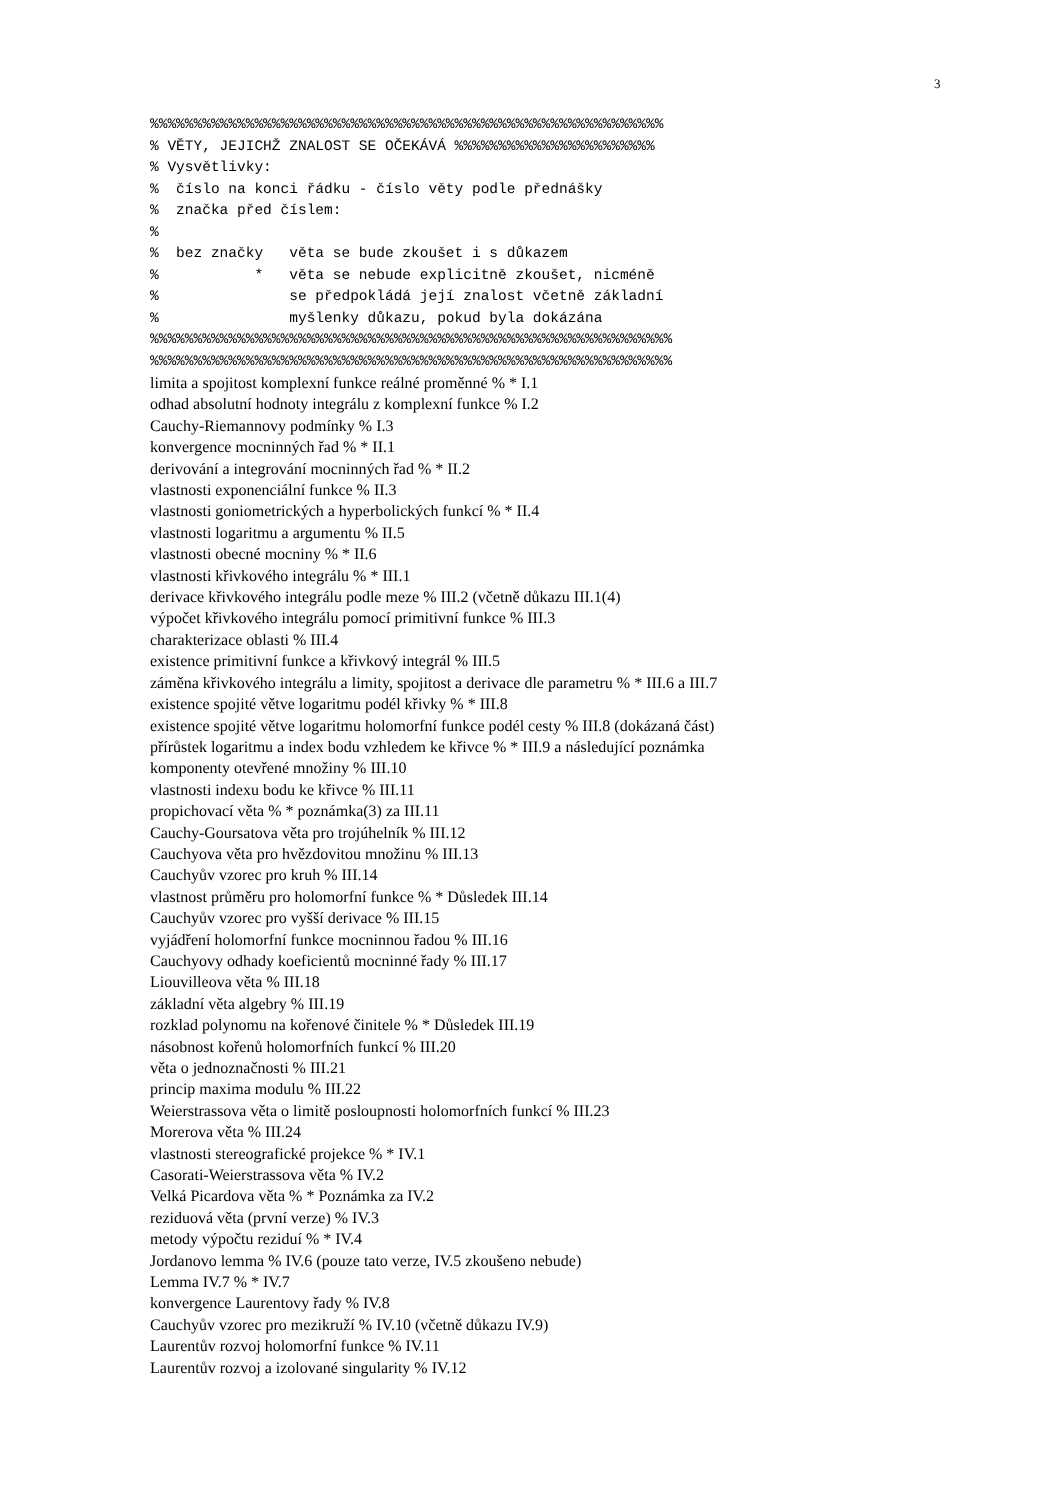3
%%%%%%%%%%%%%%%%%%%%%%%%%%%%%%%%%%%%%%%%%%%%%%%%%%%%%%%%%%%
% VĚTY, JEJICHŽ ZNALOST SE OČEKÁVÁ %%%%%%%%%%%%%%%%%%%%%%%
% Vysvětlivky:
%  číslo na konci řádku - číslo věty podle přednášky
%  značka před číslem:
%
%  bez značky   věta se bude zkoušet i s důkazem
%           *   věta se nebude explicitně zkoušet, nicméně
%               se předpokládá její znalost včetně základní
%               myšlenky důkazu, pokud byla dokázána
%%%%%%%%%%%%%%%%%%%%%%%%%%%%%%%%%%%%%%%%%%%%%%%%%%%%%%%%%%%%
%%%%%%%%%%%%%%%%%%%%%%%%%%%%%%%%%%%%%%%%%%%%%%%%%%%%%%%%%%%%
limita a spojitost komplexní funkce reálné proměnné % * I.1
odhad absolutní hodnoty integrálu z komplexní funkce % I.2
Cauchy-Riemannovy podmínky % I.3
konvergence mocninných řad % * II.1
derivování a integrování mocninných řad % * II.2
vlastnosti exponenciální funkce % II.3
vlastnosti goniometrických a hyperbolických funkcí % * II.4
vlastnosti logaritmu a argumentu % II.5
vlastnosti obecné mocniny % * II.6
vlastnosti křivkového integrálu % * III.1
derivace křivkového integrálu podle meze % III.2 (včetně důkazu III.1(4)
výpočet křivkového integrálu pomocí primitivní funkce % III.3
charakterizace oblasti % III.4
existence primitivní funkce a křivkový integrál % III.5
záměna křivkového integrálu a limity, spojitost a derivace dle parametru % * III.6 a III.7
existence spojité větve logaritmu podél křivky % * III.8
existence spojité větve logaritmu holomorfní funkce podél cesty % III.8 (dokázaná část)
přírůstek logaritmu a index bodu vzhledem ke křivce % * III.9 a následující poznámka
komponenty otevřené množiny % III.10
vlastnosti indexu bodu ke křivce % III.11
propichovací věta % * poznámka(3) za III.11
Cauchy-Goursatova věta pro trojúhelník % III.12
Cauchyova věta pro hvězdovitou množinu % III.13
Cauchyův vzorec pro kruh % III.14
vlastnost průměru pro holomorfní funkce % * Důsledek III.14
Cauchyův vzorec pro vyšší derivace % III.15
vyjádření holomorfní funkce mocninnou řadou % III.16
Cauchyovy odhady koeficientů mocninné řady % III.17
Liouvilleova věta % III.18
základní věta algebry % III.19
rozklad polynomu na kořenové činitele % * Důsledek III.19
násobnost kořenů holomorfních funkcí % III.20
věta o jednoznačnosti % III.21
princip maxima modulu % III.22
Weierstrassova věta o limitě posloupnosti holomorfních funkcí % III.23
Morerova věta % III.24
vlastnosti stereografické projekce % * IV.1
Casorati-Weierstrassova věta % IV.2
Velká Picardova věta % * Poznámka za IV.2
reziduová věta (první verze) % IV.3
metody výpočtu reziduí % * IV.4
Jordanovo lemma % IV.6 (pouze tato verze, IV.5 zkoušeno nebude)
Lemma IV.7 % * IV.7
konvergence Laurentovy řady % IV.8
Cauchyův vzorec pro mezikruží % IV.10 (včetně důkazu IV.9)
Laurentův rozvoj holomorfní funkce % IV.11
Laurentův rozvoj a izolované singularity % IV.12